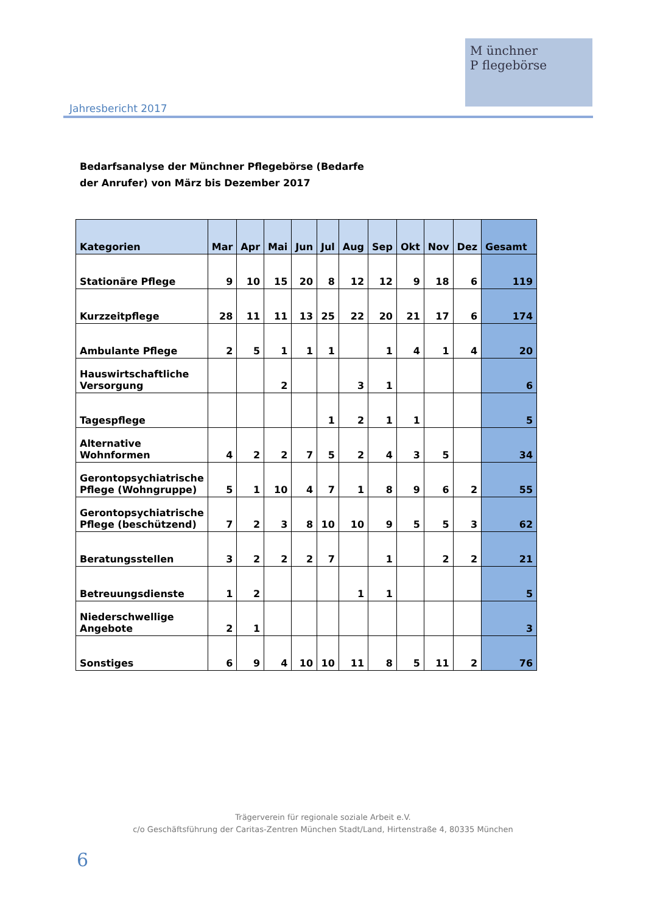Jahresbericht 2017
M ünchner
P flegebörse
Bedarfsanalyse der Münchner Pflegebörse (Bedarfe
der Anrufer) von März bis Dezember 2017
| Kategorien | Mar | Apr | Mai | Jun | Jul | Aug | Sep | Okt | Nov | Dez | Gesamt |
| --- | --- | --- | --- | --- | --- | --- | --- | --- | --- | --- | --- |
| Stationäre Pflege | 9 | 10 | 15 | 20 | 8 | 12 | 12 | 9 | 18 | 6 | 119 |
| Kurzzeitpflege | 28 | 11 | 11 | 13 | 25 | 22 | 20 | 21 | 17 | 6 | 174 |
| Ambulante Pflege | 2 | 5 | 1 | 1 | 1 | | 1 | 4 | 1 | 4 | 20 |
| Hauswirtschaftliche Versorgung | | | 2 | | | 3 | 1 | | | | 6 |
| Tagespflege | | | | | 1 | 2 | 1 | 1 | | | 5 |
| Alternative Wohnformen | 4 | 2 | 2 | 7 | 5 | 2 | 4 | 3 | 5 | | 34 |
| Gerontopsychiatrische Pflege (Wohngruppe) | 5 | 1 | 10 | 4 | 7 | 1 | 8 | 9 | 6 | 2 | 55 |
| Gerontopsychiatrische Pflege (beschützend) | 7 | 2 | 3 | 8 | 10 | 10 | 9 | 5 | 5 | 3 | 62 |
| Beratungsstellen | 3 | 2 | 2 | 2 | 7 | | 1 | | 2 | 2 | 21 |
| Betreuungsdienste | 1 | 2 | | | | 1 | 1 | | | | 5 |
| Niederschwellige Angebote | 2 | 1 | | | | | | | | | 3 |
| Sonstiges | 6 | 9 | 4 | 10 | 10 | 11 | 8 | 5 | 11 | 2 | 76 |
Trägerverein für regionale soziale Arbeit e.V.
c/o Geschäftsführung der Caritas-Zentren München Stadt/Land, Hirtenstraße 4, 80335 München
6